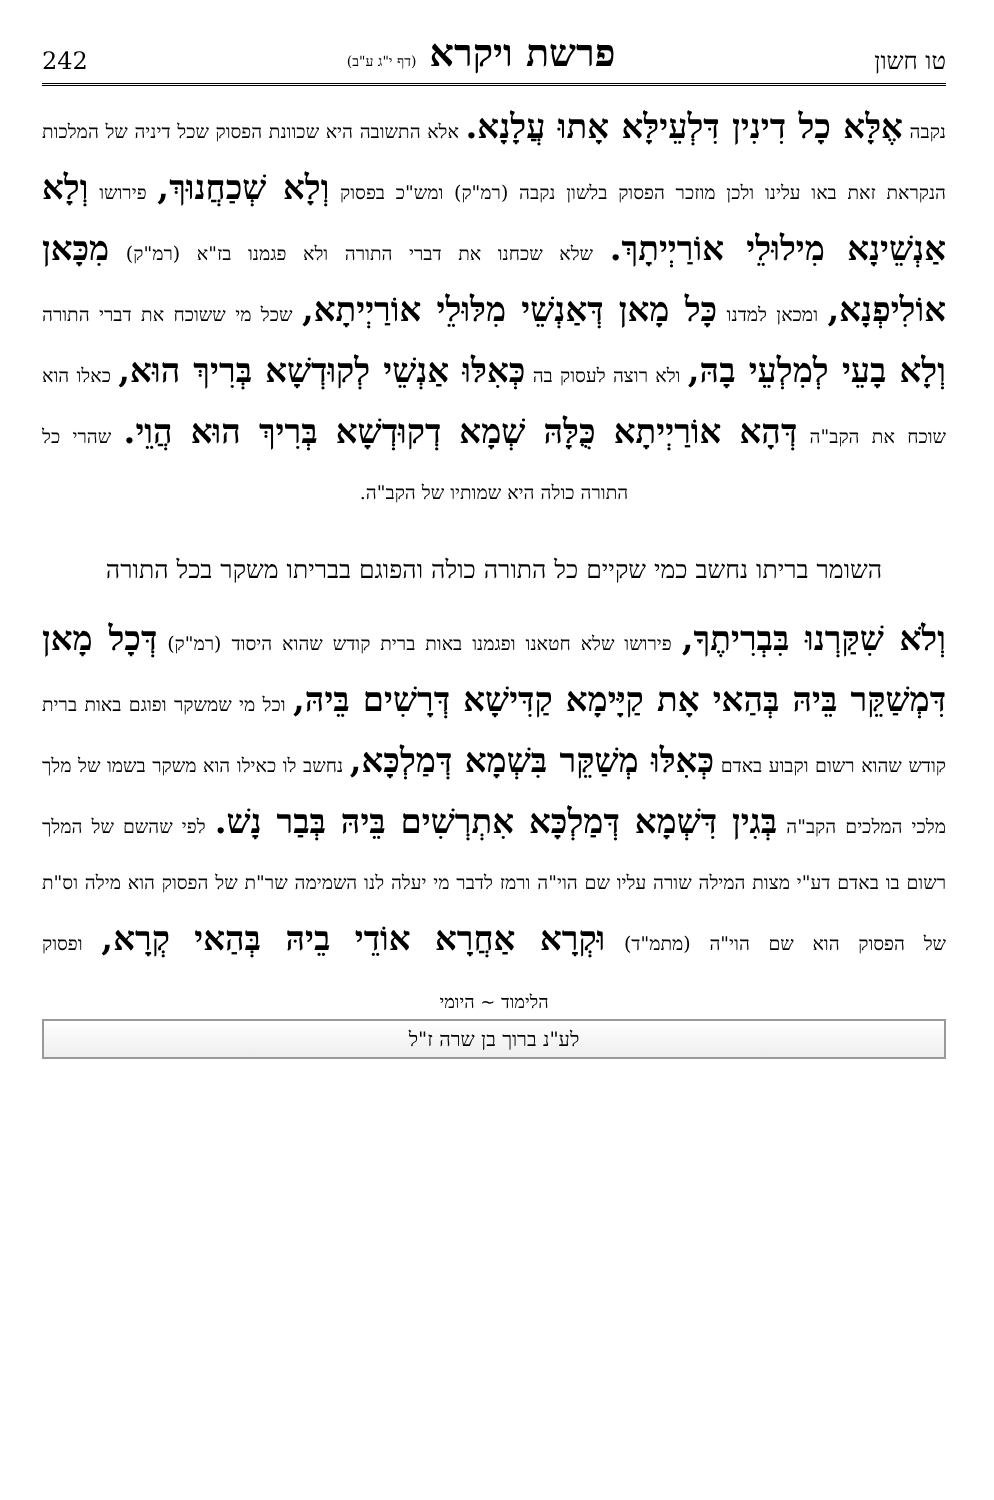טו חשון פרשת ויקרא (דף י"ג ע"ב) 242
נקבה אֶלָּא כָל דִינִין דִּלְעֵילָּא אָתוּ עֲלָנָא. אלא התשובה היא שכוונת הפסוק שכל דיניה של המלכות הנקראת זאת באו עלינו ולכן מוזכר הפסוק בלשון נקבה (רמ"ק) ומש"כ בפסוק וְלָא שְׁכַחֲנוּךְ, פירושו וְלָא אַנְשֵׁינָא מִילוּלֵי אוֹרַיְיתָךְ. שלא שכחנו את דברי התורה ולא פגמנו בז"א (רמ"ק) מִכָּאן אוֹלִיפְנָא, ומכאן למדנו כָּל מָאן דְּאַנְשֵׁי מִלּוּלֵי אוֹרַיְיתָא, שכל מי ששוכח את דברי התורה וְלָא בָעֵי לְמִלְעֵי בָהּ, ולא רוצה לעסוק בה כְּאִלּוּ אַנְשֵׁי לְקוּדְשָׁא בְּרִיךְ הוּא, כאלו הוא שוכח את הקב"ה דְּהָא אוֹרַיְיתָא כֻּלָּהּ שְׁמָא דְקוּדְשָׁא בְּרִיךְ הוּא הֲוֵי. שהרי כל
התורה כולה היא שמותיו של הקב"ה.
השומר בריתו נחשב כמי שקיים כל התורה כולה והפוגם בבריתו משקר בכל התורה
וְלֹא שִׁקַּרְנוּ בִּבְרִיתֶךָ, פירושו שלא חטאנו ופגמנו באות ברית קודש שהוא היסוד (רמ"ק) דְּכָל מָאן דִּמְשַׁקֵּר בֵּיהּ בְּהַאי אָת קַיָּימָא קַדִּישָׁא דְּרָשִׁים בֵּיהּ, וכל מי שמשקר ופוגם באות ברית קודש שהוא רשום וקבוע באדם כְּאִלּוּ מְשַׁקֵּר בִּשְׁמָא דְּמַלְכָּא, נחשב לו כאילו הוא משקר בשמו של מלך מלכי המלכים הקב"ה בְּגִין דִּשְׁמָא דְּמַלְכָּא אִתְרְשִׁים בֵּיהּ בְּבַר נָשׁ. לפי שהשם של המלך רשום בו באדם דע"י מצות המילה שורה עליו שם הוי"ה ורמז לדבר מי יעלה לנו השמימה שר"ת של הפסוק הוא מילה וס"ת של הפסוק הוא שם הוי"ה (מתמ"ד) וּקְרָא אַחֲרָא אוֹדֵי בֵיהּ בְּהַאי קְרָא, ופסוק
הלימוד ~ היומי
לע"נ ברוך בן שרה ז"ל